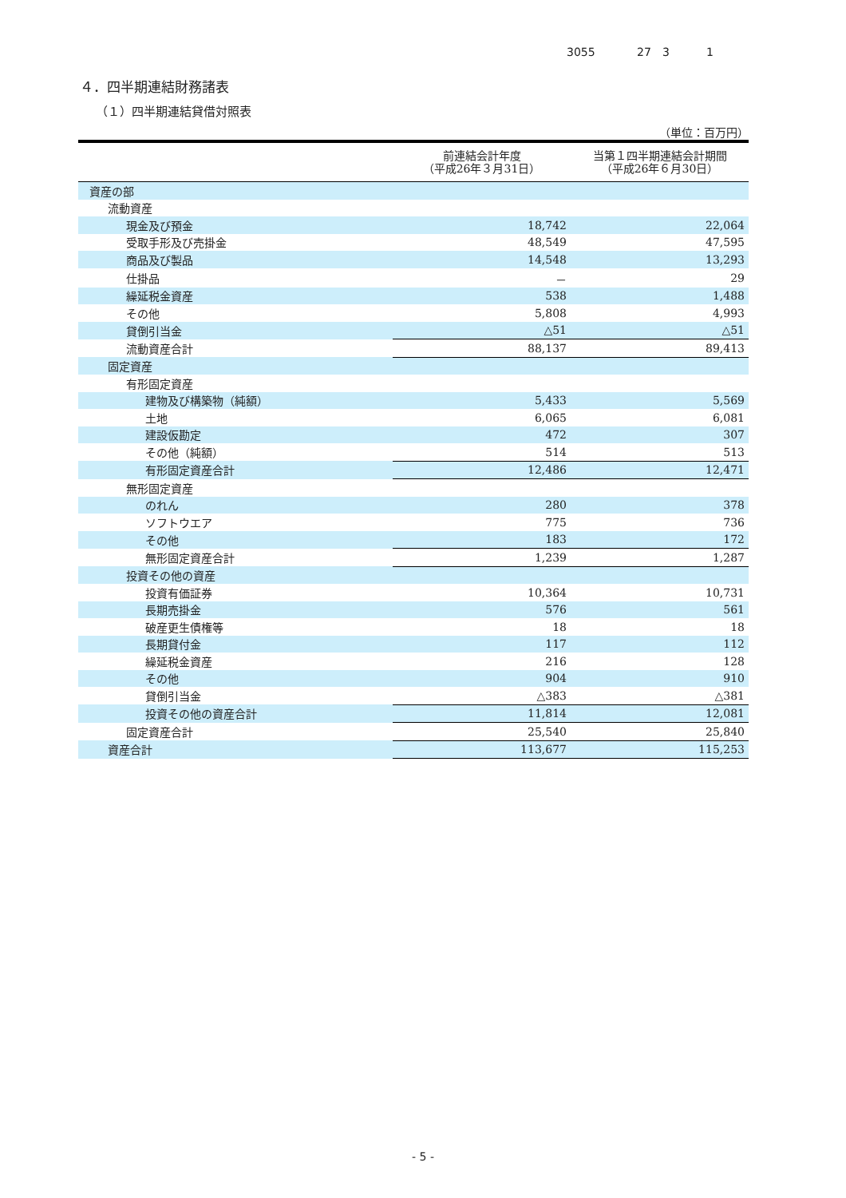3055 27 3 1
４．四半期連結財務諸表
（１）四半期連結貸借対照表
（単位：百万円）
| | 前連結会計年度 （平成26年３月31日） | 当第１四半期連結会計期間 （平成26年６月30日） |
| --- | --- | --- |
| 資産の部 | | |
| 流動資産 | | |
| 現金及び預金 | 18,742 | 22,064 |
| 受取手形及び売掛金 | 48,549 | 47,595 |
| 商品及び製品 | 14,548 | 13,293 |
| 仕掛品 | － | 29 |
| 繰延税金資産 | 538 | 1,488 |
| その他 | 5,808 | 4,993 |
| 貸倒引当金 | △51 | △51 |
| 流動資産合計 | 88,137 | 89,413 |
| 固定資産 | | |
| 有形固定資産 | | |
| 建物及び構築物（純額） | 5,433 | 5,569 |
| 土地 | 6,065 | 6,081 |
| 建設仮勘定 | 472 | 307 |
| その他（純額） | 514 | 513 |
| 有形固定資産合計 | 12,486 | 12,471 |
| 無形固定資産 | | |
| のれん | 280 | 378 |
| ソフトウエア | 775 | 736 |
| その他 | 183 | 172 |
| 無形固定資産合計 | 1,239 | 1,287 |
| 投資その他の資産 | | |
| 投資有価証券 | 10,364 | 10,731 |
| 長期売掛金 | 576 | 561 |
| 破産更生債権等 | 18 | 18 |
| 長期貸付金 | 117 | 112 |
| 繰延税金資産 | 216 | 128 |
| その他 | 904 | 910 |
| 貸倒引当金 | △383 | △381 |
| 投資その他の資産合計 | 11,814 | 12,081 |
| 固定資産合計 | 25,540 | 25,840 |
| 資産合計 | 113,677 | 115,253 |
- 5 -